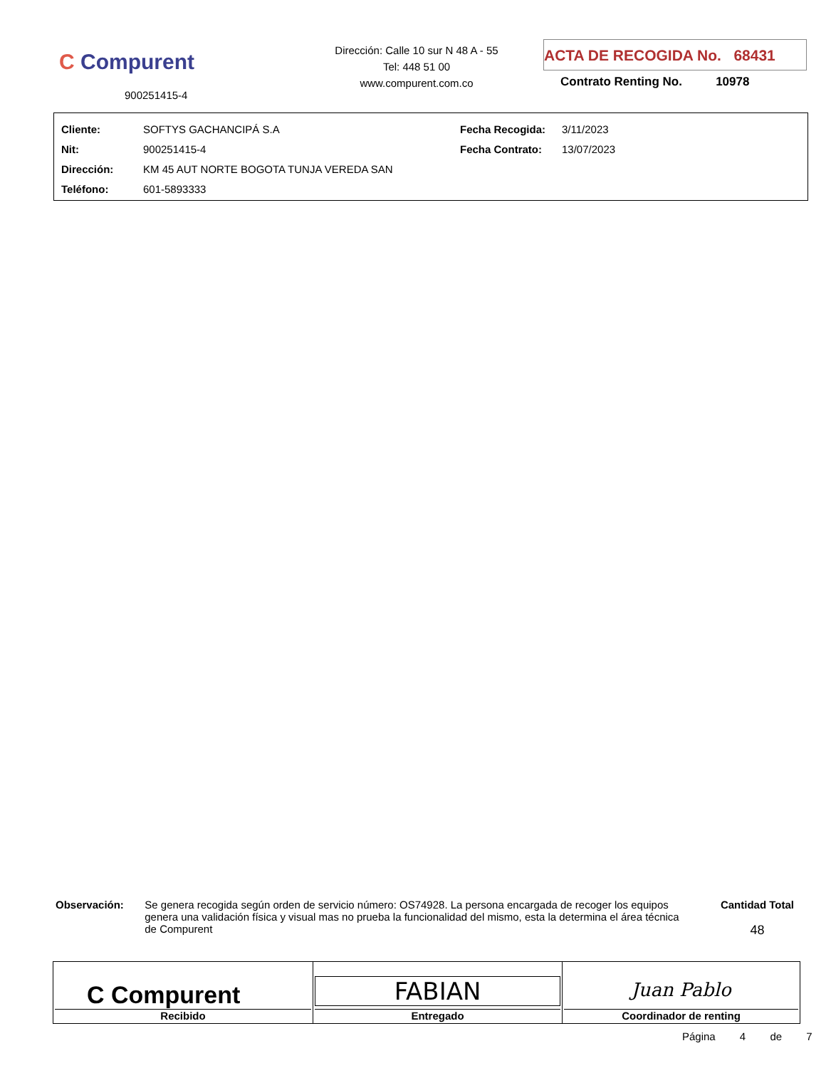C Compurent
900251415-4
Dirección: Calle 10 sur N 48 A - 55
Tel: 448 51 00
www.compurent.com.co
ACTA DE RECOGIDA No. 68431
Contrato Renting No. 10978
| Cliente: | SOFTYS GACHANCIPÁ S.A | Fecha Recogida: | 3/11/2023 |
| Nit: | 900251415-4 | Fecha Contrato: | 13/07/2023 |
| Dirección: | KM 45 AUT NORTE BOGOTA TUNJA VEREDA SAN | | |
| Teléfono: | 601-5893333 | | |
Observación: Se genera recogida según orden de servicio número: OS74928. La persona encargada de recoger los equipos genera una validación física y visual mas no prueba la funcionalidad del mismo, esta la determina el área técnica de Compurent
Cantidad Total
48
| C Compurent Recibido | FABIAN Entregado | Juan Pablo Coordinador de renting |
Página 4 de 7